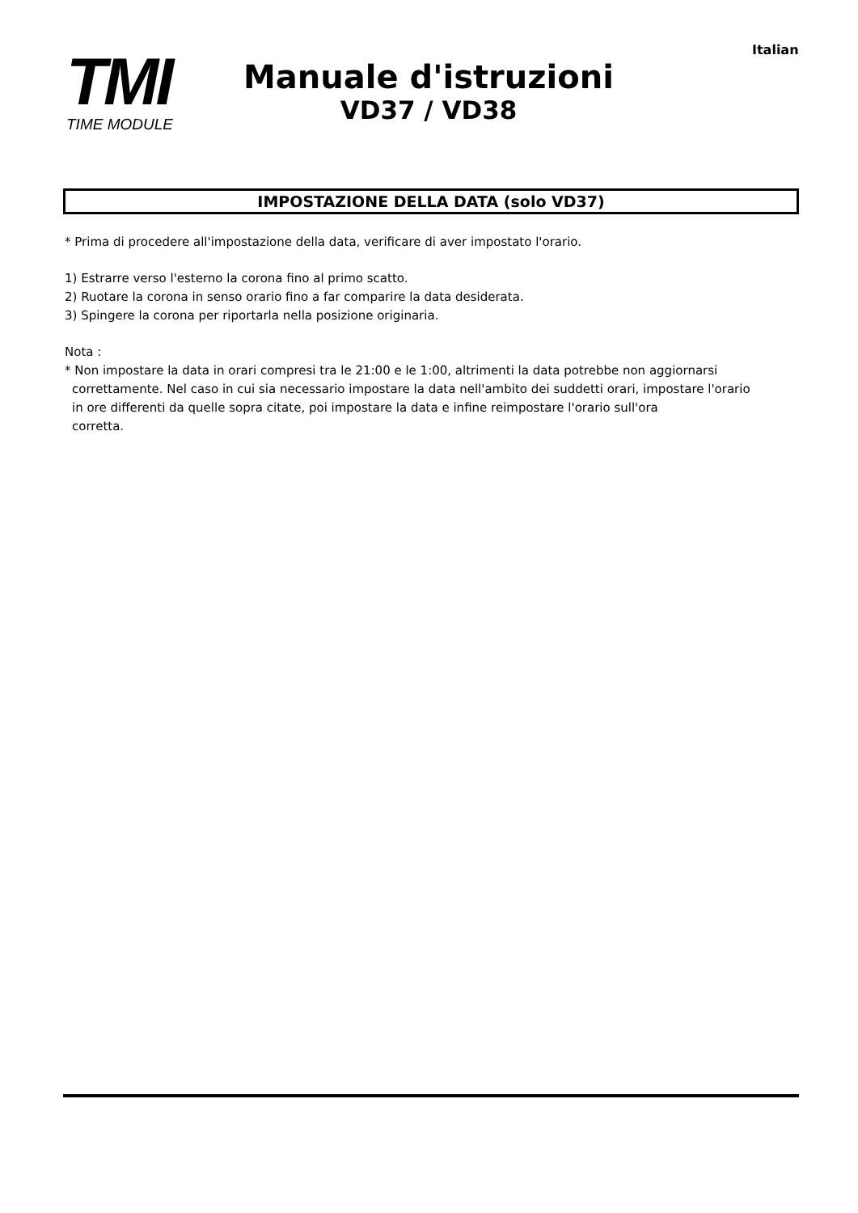Italian
TMI
TIME MODULE
Manuale d'istruzioni
VD37 / VD38
IMPOSTAZIONE DELLA DATA (solo VD37)
* Prima di procedere all'impostazione della data, verificare di aver impostato l'orario.
1) Estrarre verso l'esterno la corona fino al primo scatto.
2) Ruotare la corona in senso orario fino a far comparire la data desiderata.
3) Spingere la corona per riportarla nella posizione originaria.
Nota :
* Non impostare la data in orari compresi tra le 21:00 e le 1:00, altrimenti la data potrebbe non aggiornarsi
correttamente. Nel caso in cui sia necessario impostare la data nell'ambito dei suddetti orari, impostare l'orario
in ore differenti da quelle sopra citate, poi impostare la data e infine reimpostare l'orario sull'ora
corretta.